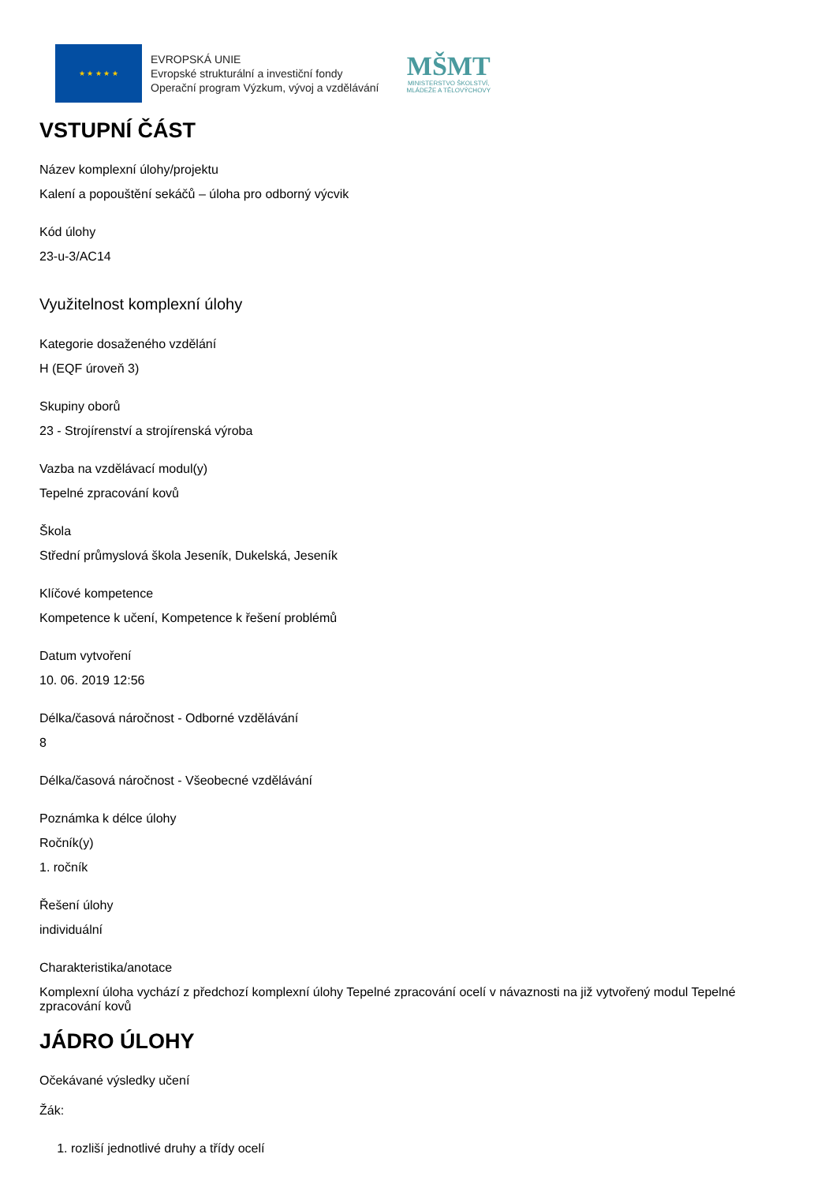★ ★ ★ ★ ★
EVROPSKÁ UNIE
Evropské strukturální a investiční fondy
Operační program Výzkum, vývoj a vzdělávání
MŠMT
MINISTERSTVO ŠKOLSTVÍ,
MLÁDEŽE A TĚLOVÝCHOVY
VSTUPNÍ ČÁST
Název komplexní úlohy/projektu
Kalení a popouštění sekáčů – úloha pro odborný výcvik
Kód úlohy
23-u-3/AC14
Využitelnost komplexní úlohy
Kategorie dosaženého vzdělání
H (EQF úroveň 3)
Skupiny oborů
23 - Strojírenství a strojírenská výroba
Vazba na vzdělávací modul(y)
Tepelné zpracování kovů
Škola
Střední průmyslová škola Jeseník, Dukelská, Jeseník
Klíčové kompetence
Kompetence k učení, Kompetence k řešení problémů
Datum vytvoření
10. 06. 2019 12:56
Délka/časová náročnost - Odborné vzdělávání
8
Délka/časová náročnost - Všeobecné vzdělávání
Poznámka k délce úlohy
Ročník(y)
1. ročník
Řešení úlohy
individuální
Charakteristika/anotace
Komplexní úloha vychází z předchozí komplexní úlohy Tepelné zpracování ocelí v návaznosti na již vytvořený modul Tepelné zpracování kovů
JÁDRO ÚLOHY
Očekávané výsledky učení
Žák:
1. rozliší jednotlivé druhy a třídy ocelí